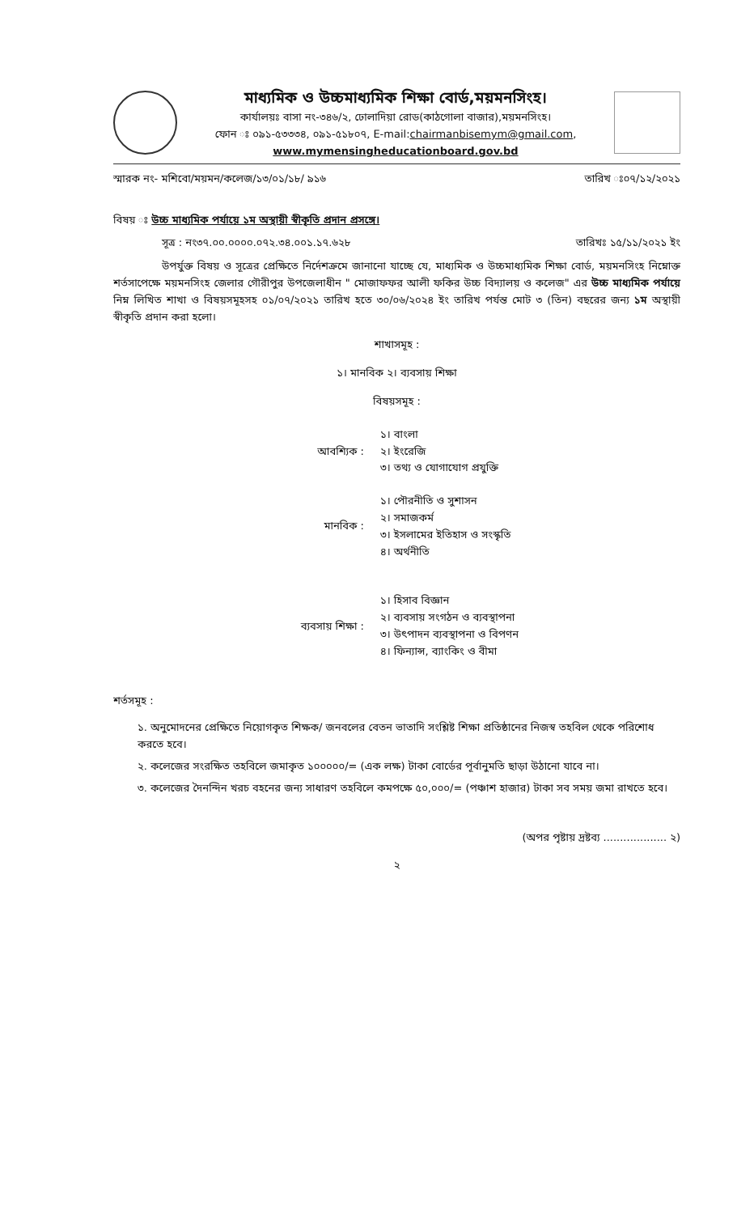মাধ্যমিক ও উচ্চমাধ্যমিক শিক্ষা বোর্ড,ময়মনসিংহ।
কার্যালয়ঃ বাসা নং-৩৪৬/২, ঢোলাদিয়া রোড(কাঠগোলা বাজার),ময়মনসিংহ।
ফোন ঃ ০৯১-৫৩৩৩৪, ০৯১-৫১৮০৭, E-mail:chairmanbisemym@gmail.com,
www.mymensingheducationboard.gov.bd
স্মারক নং- মশিবো/ময়মন/কলেজ/১৩/০১/১৮/ ৯১৬ তারিখ ঃ০৭/১২/২০২১
বিষয় ঃ উচ্চ মাধ্যমিক পর্যায়ে ১ম অস্থায়ী স্বীকৃতি প্রদান প্রসঙ্গে।
সূত্র : নং৩৭.০০.০০০০.০৭২.৩৪.০০১.১৭.৬২৮ তারিখঃ ১৫/১১/২০২১ ইং
উপর্যুক্ত বিষয় ও সূত্রের প্রেক্ষিতে নির্দেশক্রমে জানানো যাচ্ছে যে, মাধ্যমিক ও উচ্চমাধ্যমিক শিক্ষা বোর্ড, ময়মনসিংহ নিম্নোক্ত শর্তসাপেক্ষে ময়মনসিংহ জেলার গৌরীপুর উপজেলাধীন " মোজাফফর আলী ফকির উচ্চ বিদ্যালয় ও কলেজ" এর উচ্চ মাধ্যমিক পর্যায়ে নিম্ন লিখিত শাখা ও বিষয়সমূহসহ ০১/০৭/২০২১ তারিখ হতে ৩০/০৬/২০২৪ ইং তারিখ পর্যন্ত মোট ৩ (তিন) বছরের জন্য ১ম অস্থায়ী স্বীকৃতি প্রদান করা হলো।
শাখাসমূহ :
১। মানবিক ২। ব্যবসায় শিক্ষা
বিষয়সমূহ :
আবশ্যিক : ১। বাংলা
২। ইংরেজি
৩। তথ্য ও যোগাযোগ প্রযুক্তি
মানবিক : ১। পৌরনীতি ও সুশাসন
২। সমাজকর্ম
৩। ইসলামের ইতিহাস ও সংস্কৃতি
৪। অর্থনীতি
ব্যবসায় শিক্ষা :
১। হিসাব বিজ্ঞান
২। ব্যবসায় সংগঠন ও ব্যবস্থাপনা
৩। উৎপাদন ব্যবস্থাপনা ও বিপণন
৪। ফিন্যান্স, ব্যাংকিং ও বীমা
শর্তসমূহ :
১. অনুমোদনের প্রেক্ষিতে নিয়োগকৃত শিক্ষক/ জনবলের বেতন ভাতাদি সংশ্লিষ্ট শিক্ষা প্রতিষ্ঠানের নিজস্ব তহবিল থেকে পরিশোধ করতে হবে।
২. কলেজের সংরক্ষিত তহবিলে জমাকৃত ১০০০০০/= (এক লক্ষ) টাকা বোর্ডের পূর্বানুমতি ছাড়া উঠানো যাবে না।
৩. কলেজের দৈনন্দিন খরচ বহনের জন্য সাধারণ তহবিলে কমপক্ষে ৫০,০০০/= (পঞ্চাশ হাজার) টাকা সব সময় জমা রাখতে হবে।
(অপর পৃষ্টায় দ্রষ্টব্য ................... ২)
২